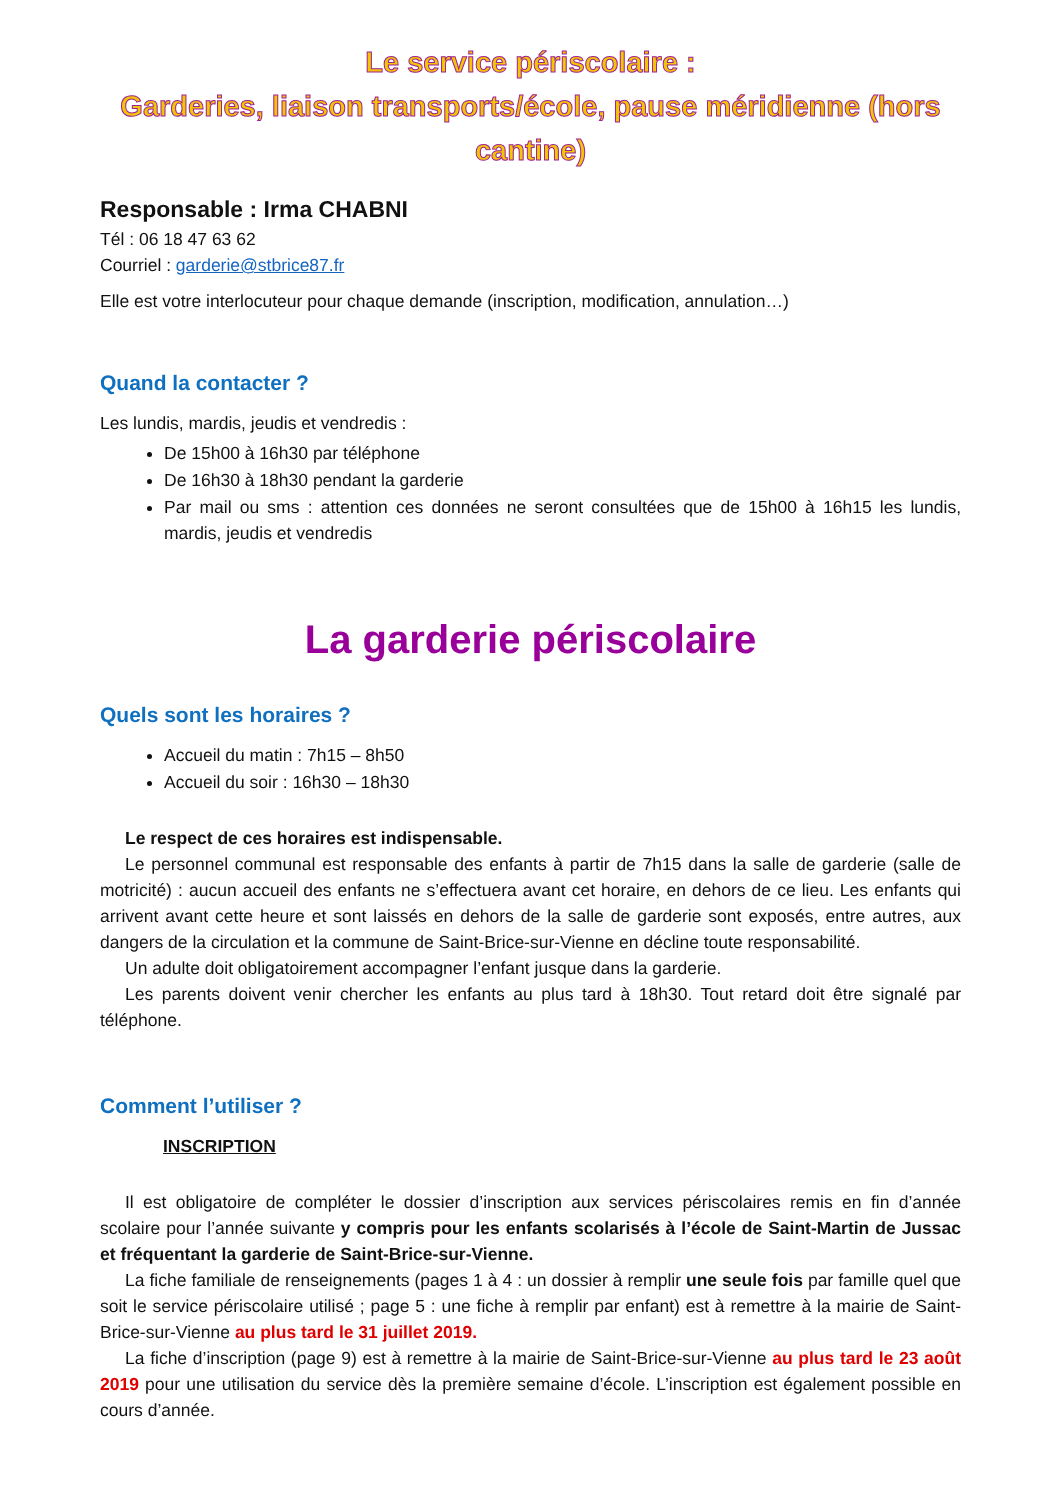Le service périscolaire :
Garderies, liaison transports/école, pause méridienne (hors cantine)
Responsable : Irma CHABNI
Tél : 06 18 47 63 62
Courriel : garderie@stbrice87.fr
Elle est votre interlocuteur pour chaque demande (inscription, modification, annulation…)
Quand la contacter ?
Les lundis, mardis, jeudis et vendredis :
De 15h00 à 16h30 par téléphone
De 16h30 à 18h30 pendant la garderie
Par mail ou sms : attention ces données ne seront consultées que de 15h00 à 16h15 les lundis, mardis, jeudis et vendredis
La garderie périscolaire
Quels sont les horaires ?
Accueil du matin : 7h15 – 8h50
Accueil du soir : 16h30 – 18h30
Le respect de ces horaires est indispensable.
Le personnel communal est responsable des enfants à partir de 7h15 dans la salle de garderie (salle de motricité) : aucun accueil des enfants ne s’effectuera avant cet horaire, en dehors de ce lieu. Les enfants qui arrivent avant cette heure et sont laissés en dehors de la salle de garderie sont exposés, entre autres, aux dangers de la circulation et la commune de Saint-Brice-sur-Vienne en décline toute responsabilité.
Un adulte doit obligatoirement accompagner l’enfant jusque dans la garderie.
Les parents doivent venir chercher les enfants au plus tard à 18h30. Tout retard doit être signalé par téléphone.
Comment l’utiliser ?
INSCRIPTION
Il est obligatoire de compléter le dossier d’inscription aux services périscolaires remis en fin d’année scolaire pour l’année suivante y compris pour les enfants scolarisés à l’école de Saint-Martin de Jussac et fréquentant la garderie de Saint-Brice-sur-Vienne.
La fiche familiale de renseignements (pages 1 à 4 : un dossier à remplir une seule fois par famille quel que soit le service périscolaire utilisé ; page 5 : une fiche à remplir par enfant) est à remettre à la mairie de Saint-Brice-sur-Vienne au plus tard le 31 juillet 2019.
La fiche d’inscription (page 9) est à remettre à la mairie de Saint-Brice-sur-Vienne au plus tard le 23 août 2019 pour une utilisation du service dès la première semaine d’école. L’inscription est également possible en cours d’année.